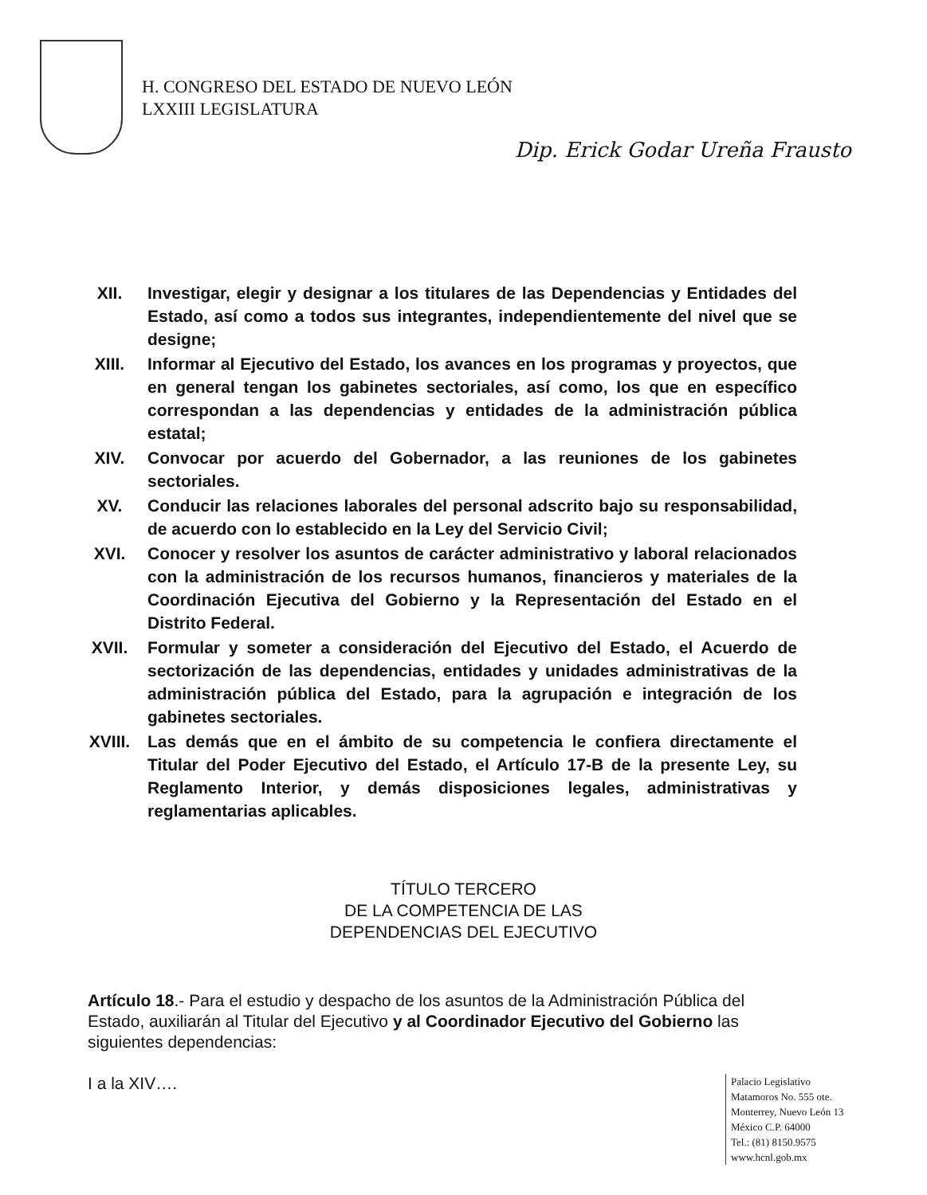H. CONGRESO DEL ESTADO DE NUEVO LEÓN
LXXIII LEGISLATURA
Dip. Erick Godar Ureña Frausto
XII. Investigar, elegir y designar a los titulares de las Dependencias y Entidades del Estado, así como a todos sus integrantes, independientemente del nivel que se designe;
XIII. Informar al Ejecutivo del Estado, los avances en los programas y proyectos, que en general tengan los gabinetes sectoriales, así como, los que en específico correspondan a las dependencias y entidades de la administración pública estatal;
XIV. Convocar por acuerdo del Gobernador, a las reuniones de los gabinetes sectoriales.
XV. Conducir las relaciones laborales del personal adscrito bajo su responsabilidad, de acuerdo con lo establecido en la Ley del Servicio Civil;
XVI. Conocer y resolver los asuntos de carácter administrativo y laboral relacionados con la administración de los recursos humanos, financieros y materiales de la Coordinación Ejecutiva del Gobierno y la Representación del Estado en el Distrito Federal.
XVII. Formular y someter a consideración del Ejecutivo del Estado, el Acuerdo de sectorización de las dependencias, entidades y unidades administrativas de la administración pública del Estado, para la agrupación e integración de los gabinetes sectoriales.
XVIII. Las demás que en el ámbito de su competencia le confiera directamente el Titular del Poder Ejecutivo del Estado, el Artículo 17-B de la presente Ley, su Reglamento Interior, y demás disposiciones legales, administrativas y reglamentarias aplicables.
TÍTULO TERCERO
DE LA COMPETENCIA DE LAS
DEPENDENCIAS DEL EJECUTIVO
Artículo 18.- Para el estudio y despacho de los asuntos de la Administración Pública del Estado, auxiliarán al Titular del Ejecutivo y al Coordinador Ejecutivo del Gobierno las siguientes dependencias:
I a la XIV….
Palacio Legislativo
Matamoros No. 555 ote.
Monterrey, Nuevo León 13
México C.P. 64000
Tel.: (81) 8150.9575
www.hcnl.gob.mx